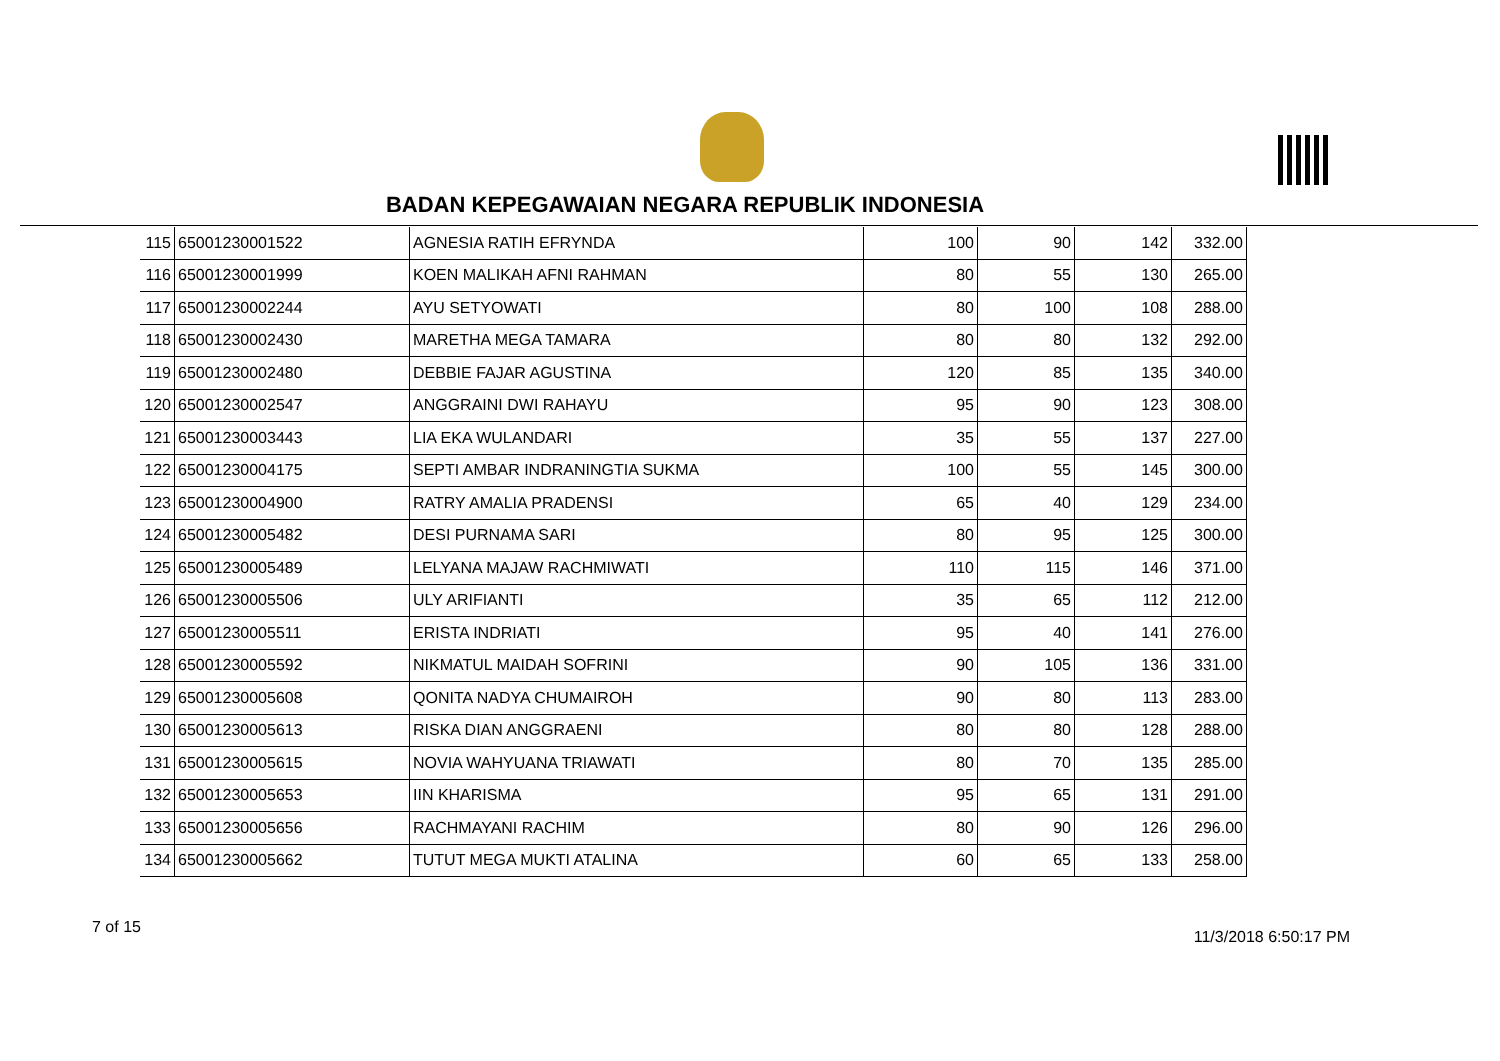BADAN KEPEGAWAIAN NEGARA REPUBLIK INDONESIA
| 115 | 65001230001522 | AGNESIA RATIH EFRYNDA | 100 | 90 | 142 | 332.00 |
| 116 | 65001230001999 | KOEN MALIKAH AFNI RAHMAN | 80 | 55 | 130 | 265.00 |
| 117 | 65001230002244 | AYU SETYOWATI | 80 | 100 | 108 | 288.00 |
| 118 | 65001230002430 | MARETHA MEGA TAMARA | 80 | 80 | 132 | 292.00 |
| 119 | 65001230002480 | DEBBIE FAJAR AGUSTINA | 120 | 85 | 135 | 340.00 |
| 120 | 65001230002547 | ANGGRAINI DWI RAHAYU | 95 | 90 | 123 | 308.00 |
| 121 | 65001230003443 | LIA EKA WULANDARI | 35 | 55 | 137 | 227.00 |
| 122 | 65001230004175 | SEPTI AMBAR INDRANINGTIA SUKMA | 100 | 55 | 145 | 300.00 |
| 123 | 65001230004900 | RATRY AMALIA PRADENSI | 65 | 40 | 129 | 234.00 |
| 124 | 65001230005482 | DESI PURNAMA SARI | 80 | 95 | 125 | 300.00 |
| 125 | 65001230005489 | LELYANA MAJAW RACHMIWATI | 110 | 115 | 146 | 371.00 |
| 126 | 65001230005506 | ULY ARIFIANTI | 35 | 65 | 112 | 212.00 |
| 127 | 65001230005511 | ERISTA INDRIATI | 95 | 40 | 141 | 276.00 |
| 128 | 65001230005592 | NIKMATUL MAIDAH SOFRINI | 90 | 105 | 136 | 331.00 |
| 129 | 65001230005608 | QONITA NADYA CHUMAIROH | 90 | 80 | 113 | 283.00 |
| 130 | 65001230005613 | RISKA DIAN ANGGRAENI | 80 | 80 | 128 | 288.00 |
| 131 | 65001230005615 | NOVIA WAHYUANA TRIAWATI | 80 | 70 | 135 | 285.00 |
| 132 | 65001230005653 | IIN KHARISMA | 95 | 65 | 131 | 291.00 |
| 133 | 65001230005656 | RACHMAYANI RACHIM | 80 | 90 | 126 | 296.00 |
| 134 | 65001230005662 | TUTUT MEGA MUKTI ATALINA | 60 | 65 | 133 | 258.00 |
7 of 15
11/3/2018 6:50:17 PM